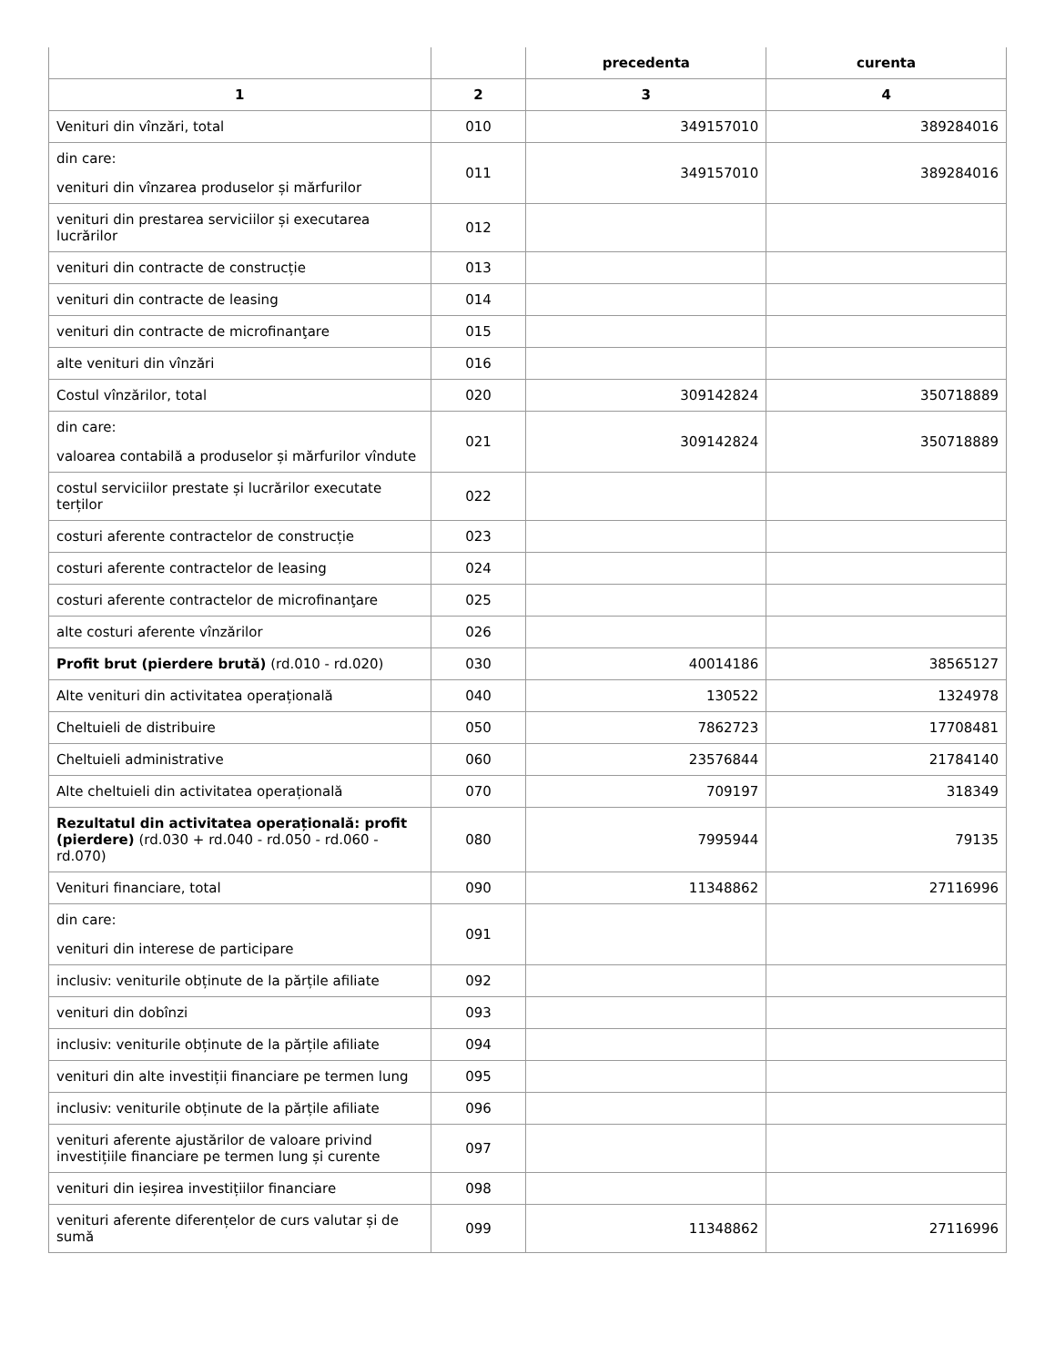| | | precedenta | curenta |
| --- | --- | --- | --- |
| 1 | 2 | 3 | 4 |
| Venituri din vînzări, total | 010 | 349157010 | 389284016 |
| din care: venituri din vînzarea produselor și mărfurilor | 011 | 349157010 | 389284016 |
| venituri din prestarea serviciilor și executarea lucrărilor | 012 | | |
| venituri din contracte de construcție | 013 | | |
| venituri din contracte de leasing | 014 | | |
| venituri din contracte de microfinanţare | 015 | | |
| alte venituri din vînzări | 016 | | |
| Costul vînzărilor, total | 020 | 309142824 | 350718889 |
| din care: valoarea contabilă a produselor și mărfurilor vîndute | 021 | 309142824 | 350718889 |
| costul serviciilor prestate și lucrărilor executate terților | 022 | | |
| costuri aferente contractelor de construcție | 023 | | |
| costuri aferente contractelor de leasing | 024 | | |
| costuri aferente contractelor de microfinanţare | 025 | | |
| alte costuri aferente vînzărilor | 026 | | |
| Profit brut (pierdere brută) (rd.010 - rd.020) | 030 | 40014186 | 38565127 |
| Alte venituri din activitatea operațională | 040 | 130522 | 1324978 |
| Cheltuieli de distribuire | 050 | 7862723 | 17708481 |
| Cheltuieli administrative | 060 | 23576844 | 21784140 |
| Alte cheltuieli din activitatea operațională | 070 | 709197 | 318349 |
| Rezultatul din activitatea operațională: profit (pierdere) (rd.030 + rd.040 - rd.050 - rd.060 - rd.070) | 080 | 7995944 | 79135 |
| Venituri financiare, total | 090 | 11348862 | 27116996 |
| din care: venituri din interese de participare | 091 | | |
| inclusiv: veniturile obținute de la părțile afiliate | 092 | | |
| venituri din dobînzi | 093 | | |
| inclusiv: veniturile obținute de la părțile afiliate | 094 | | |
| venituri din alte investiții financiare pe termen lung | 095 | | |
| inclusiv: veniturile obținute de la părțile afiliate | 096 | | |
| venituri aferente ajustărilor de valoare privind investițiile financiare pe termen lung și curente | 097 | | |
| venituri din ieșirea investițiilor financiare | 098 | | |
| venituri aferente diferențelor de curs valutar și de sumă | 099 | 11348862 | 27116996 |